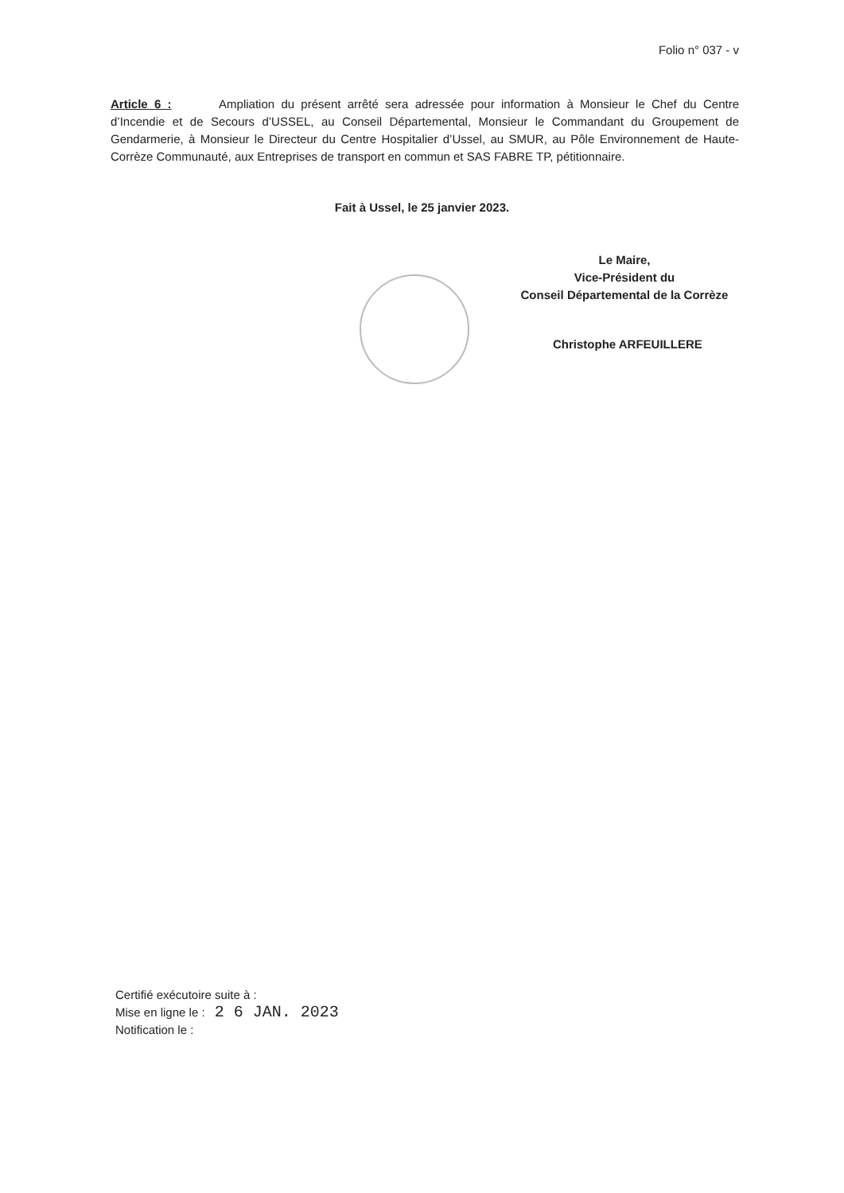Folio n° 037 - v
Article 6 : Ampliation du présent arrêté sera adressée pour information à Monsieur le Chef du Centre d’Incendie et de Secours d’USSEL, au Conseil Départemental, Monsieur le Commandant du Groupement de Gendarmerie, à Monsieur le Directeur du Centre Hospitalier d’Ussel, au SMUR, au Pôle Environnement de Haute-Corrèze Communauté, aux Entreprises de transport en commun et SAS FABRE TP, pétitionnaire.
Fait à Ussel, le 25 janvier 2023.
Le Maire,
Vice-Président du
Conseil Départemental de la Corrèze
Christophe ARFEUILLERE
Certifié exécutoire suite à :
Mise en ligne le : 2 6 JAN. 2023
Notification le :